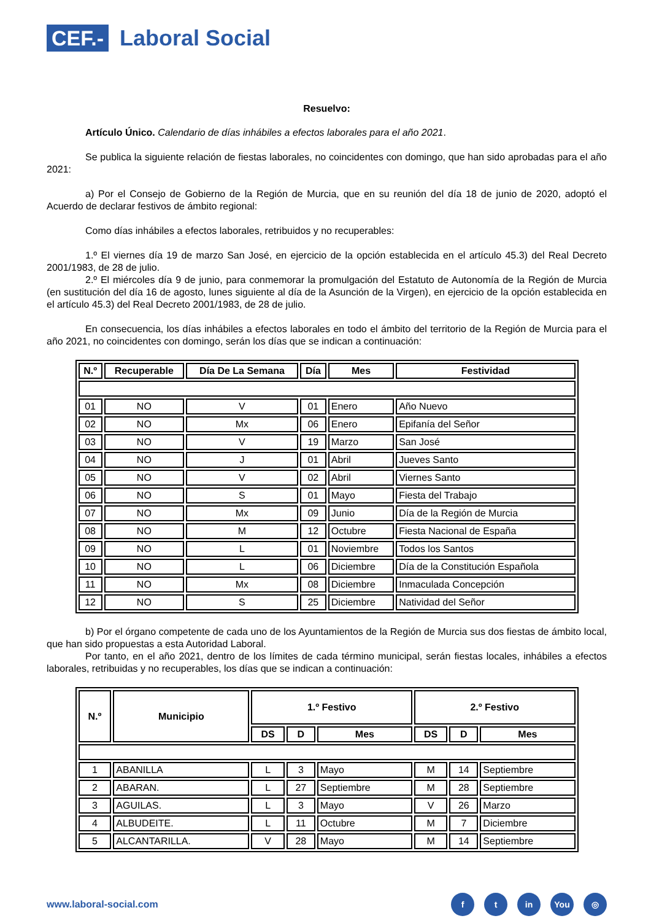CEF.- Laboral Social
Resuelvo:
Artículo Único. Calendario de días inhábiles a efectos laborales para el año 2021.
Se publica la siguiente relación de fiestas laborales, no coincidentes con domingo, que han sido aprobadas para el año 2021:
a) Por el Consejo de Gobierno de la Región de Murcia, que en su reunión del día 18 de junio de 2020, adoptó el Acuerdo de declarar festivos de ámbito regional:
Como días inhábiles a efectos laborales, retribuidos y no recuperables:
1.º El viernes día 19 de marzo San José, en ejercicio de la opción establecida en el artículo 45.3) del Real Decreto 2001/1983, de 28 de julio.
2.º El miércoles día 9 de junio, para conmemorar la promulgación del Estatuto de Autonomía de la Región de Murcia (en sustitución del día 16 de agosto, lunes siguiente al día de la Asunción de la Virgen), en ejercicio de la opción establecida en el artículo 45.3) del Real Decreto 2001/1983, de 28 de julio.
En consecuencia, los días inhábiles a efectos laborales en todo el ámbito del territorio de la Región de Murcia para el año 2021, no coincidentes con domingo, serán los días que se indican a continuación:
| N.º | Recuperable | Día De La Semana | Día | Mes | Festividad |
| --- | --- | --- | --- | --- | --- |
| 01 | NO | V | 01 | Enero | Año Nuevo |
| 02 | NO | Mx | 06 | Enero | Epifanía del Señor |
| 03 | NO | V | 19 | Marzo | San José |
| 04 | NO | J | 01 | Abril | Jueves Santo |
| 05 | NO | V | 02 | Abril | Viernes Santo |
| 06 | NO | S | 01 | Mayo | Fiesta del Trabajo |
| 07 | NO | Mx | 09 | Junio | Día de la Región de Murcia |
| 08 | NO | M | 12 | Octubre | Fiesta Nacional de España |
| 09 | NO | L | 01 | Noviembre | Todos los Santos |
| 10 | NO | L | 06 | Diciembre | Día de la Constitución Española |
| 11 | NO | Mx | 08 | Diciembre | Inmaculada Concepción |
| 12 | NO | S | 25 | Diciembre | Natividad del Señor |
b) Por el órgano competente de cada uno de los Ayuntamientos de la Región de Murcia sus dos fiestas de ámbito local, que han sido propuestas a esta Autoridad Laboral.
Por tanto, en el año 2021, dentro de los límites de cada término municipal, serán fiestas locales, inhábiles a efectos laborales, retribuidas y no recuperables, los días que se indican a continuación:
| N.º | Municipio | 1.º Festivo | | | 2.º Festivo | | |
| --- | --- | --- | --- | --- | --- | --- | --- |
| | | DS | D | Mes | DS | D | Mes |
| 1 | ABANILLA | L | 3 | Mayo | M | 14 | Septiembre |
| 2 | ABARAN. | L | 27 | Septiembre | M | 28 | Septiembre |
| 3 | AGUILAS. | L | 3 | Mayo | V | 26 | Marzo |
| 4 | ALBUDEITE. | L | 11 | Octubre | M | 7 | Diciembre |
| 5 | ALCANTARILLA. | V | 28 | Mayo | M | 14 | Septiembre |
www.laboral-social.com
ft in You ◎